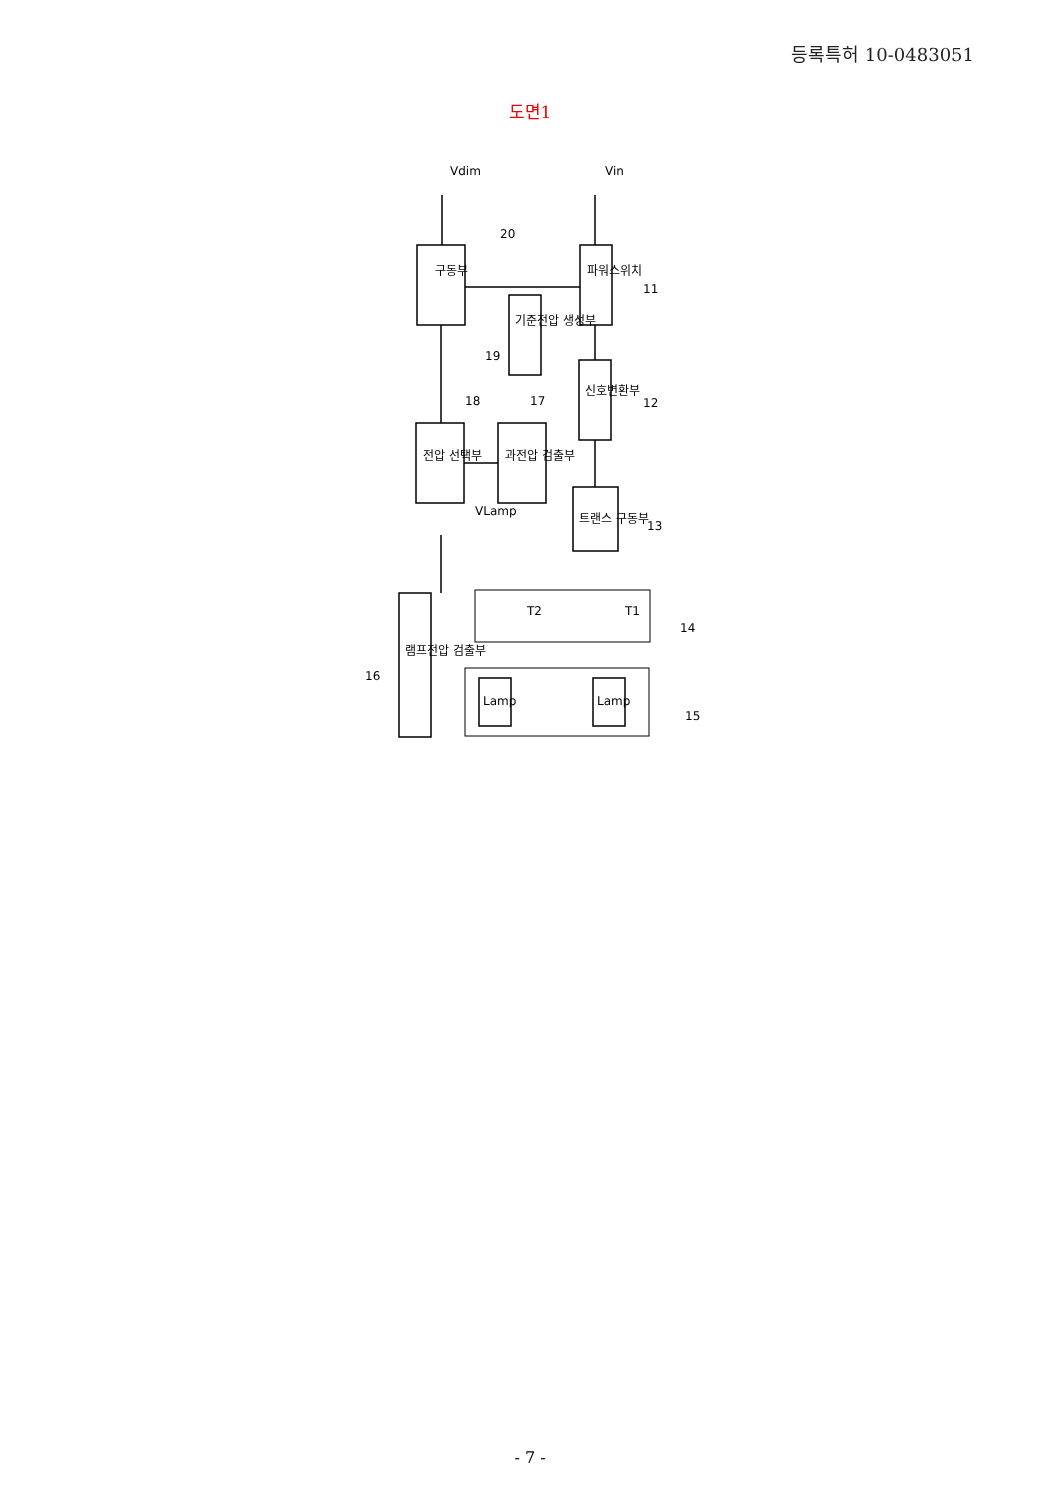등록특허 10-0483051
도면1
Vin
Vdim
구동부
파워스위치
기준전압 생성부
신호변환부
과전압 검출부
전압 선택부
트랜스 구동부
램프전압 검출부
Lamp
Lamp
T1
T2
VLamp
20
11
12
13
14
15
16
17
18
19
- 7 -